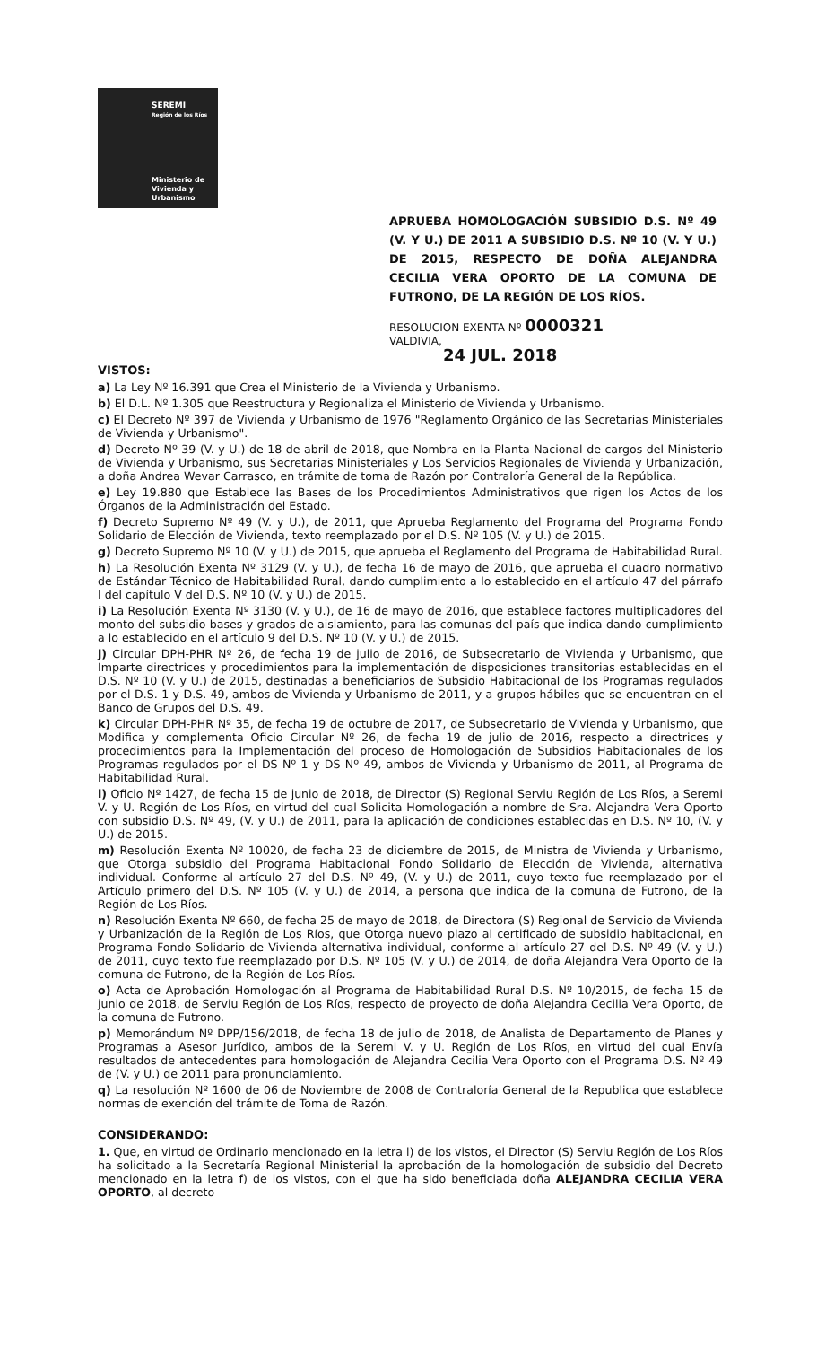SEREMI
Región de los Ríos
Ministerio de
Vivienda y
Urbanismo
APRUEBA HOMOLOGACIÓN SUBSIDIO D.S. Nº 49 (V. Y U.) DE 2011 A SUBSIDIO D.S. Nº 10 (V. Y U.) DE 2015, RESPECTO DE DOÑA ALEJANDRA CECILIA VERA OPORTO DE LA COMUNA DE FUTRONO, DE LA REGIÓN DE LOS RÍOS.
RESOLUCION EXENTA Nº 0000321
VALDIVIA,
24 JUL. 2018
VISTOS:
a) La Ley Nº 16.391 que Crea el Ministerio de la Vivienda y Urbanismo.
b) El D.L. Nº 1.305 que Reestructura y Regionaliza el Ministerio de Vivienda y Urbanismo.
c) El Decreto Nº 397 de Vivienda y Urbanismo de 1976 "Reglamento Orgánico de las Secretarias Ministeriales de Vivienda y Urbanismo".
d) Decreto Nº 39 (V. y U.) de 18 de abril de 2018, que Nombra en la Planta Nacional de cargos del Ministerio de Vivienda y Urbanismo, sus Secretarias Ministeriales y Los Servicios Regionales de Vivienda y Urbanización, a doña Andrea Wevar Carrasco, en trámite de toma de Razón por Contraloría General de la República.
e) Ley 19.880 que Establece las Bases de los Procedimientos Administrativos que rigen los Actos de los Órganos de la Administración del Estado.
f) Decreto Supremo Nº 49 (V. y U.), de 2011, que Aprueba Reglamento del Programa del Programa Fondo Solidario de Elección de Vivienda, texto reemplazado por el D.S. Nº 105 (V. y U.) de 2015.
g) Decreto Supremo Nº 10 (V. y U.) de 2015, que aprueba el Reglamento del Programa de Habitabilidad Rural.
h) La Resolución Exenta Nº 3129 (V. y U.), de fecha 16 de mayo de 2016, que aprueba el cuadro normativo de Estándar Técnico de Habitabilidad Rural, dando cumplimiento a lo establecido en el artículo 47 del párrafo I del capítulo V del D.S. Nº 10 (V. y U.) de 2015.
i) La Resolución Exenta Nº 3130 (V. y U.), de 16 de mayo de 2016, que establece factores multiplicadores del monto del subsidio bases y grados de aislamiento, para las comunas del país que indica dando cumplimiento a lo establecido en el artículo 9 del D.S. Nº 10 (V. y U.) de 2015.
j) Circular DPH-PHR Nº 26, de fecha 19 de julio de 2016, de Subsecretario de Vivienda y Urbanismo, que Imparte directrices y procedimientos para la implementación de disposiciones transitorias establecidas en el D.S. Nº 10 (V. y U.) de 2015, destinadas a beneficiarios de Subsidio Habitacional de los Programas regulados por el D.S. 1 y D.S. 49, ambos de Vivienda y Urbanismo de 2011, y a grupos hábiles que se encuentran en el Banco de Grupos del D.S. 49.
k) Circular DPH-PHR Nº 35, de fecha 19 de octubre de 2017, de Subsecretario de Vivienda y Urbanismo, que Modifica y complementa Oficio Circular Nº 26, de fecha 19 de julio de 2016, respecto a directrices y procedimientos para la Implementación del proceso de Homologación de Subsidios Habitacionales de los Programas regulados por el DS Nº 1 y DS Nº 49, ambos de Vivienda y Urbanismo de 2011, al Programa de Habitabilidad Rural.
l) Oficio Nº 1427, de fecha 15 de junio de 2018, de Director (S) Regional Serviu Región de Los Ríos, a Seremi V. y U. Región de Los Ríos, en virtud del cual Solicita Homologación a nombre de Sra. Alejandra Vera Oporto con subsidio D.S. Nº 49, (V. y U.) de 2011, para la aplicación de condiciones establecidas en D.S. Nº 10, (V. y U.) de 2015.
m) Resolución Exenta Nº 10020, de fecha 23 de diciembre de 2015, de Ministra de Vivienda y Urbanismo, que Otorga subsidio del Programa Habitacional Fondo Solidario de Elección de Vivienda, alternativa individual. Conforme al artículo 27 del D.S. Nº 49, (V. y U.) de 2011, cuyo texto fue reemplazado por el Artículo primero del D.S. Nº 105 (V. y U.) de 2014, a persona que indica de la comuna de Futrono, de la Región de Los Ríos.
n) Resolución Exenta Nº 660, de fecha 25 de mayo de 2018, de Directora (S) Regional de Servicio de Vivienda y Urbanización de la Región de Los Ríos, que Otorga nuevo plazo al certificado de subsidio habitacional, en Programa Fondo Solidario de Vivienda alternativa individual, conforme al artículo 27 del D.S. Nº 49 (V. y U.) de 2011, cuyo texto fue reemplazado por D.S. Nº 105 (V. y U.) de 2014, de doña Alejandra Vera Oporto de la comuna de Futrono, de la Región de Los Ríos.
o) Acta de Aprobación Homologación al Programa de Habitabilidad Rural D.S. Nº 10/2015, de fecha 15 de junio de 2018, de Serviu Región de Los Ríos, respecto de proyecto de doña Alejandra Cecilia Vera Oporto, de la comuna de Futrono.
p) Memorándum Nº DPP/156/2018, de fecha 18 de julio de 2018, de Analista de Departamento de Planes y Programas a Asesor Jurídico, ambos de la Seremi V. y U. Región de Los Ríos, en virtud del cual Envía resultados de antecedentes para homologación de Alejandra Cecilia Vera Oporto con el Programa D.S. Nº 49 de (V. y U.) de 2011 para pronunciamiento.
q) La resolución Nº 1600 de 06 de Noviembre de 2008 de Contraloría General de la Republica que establece normas de exención del trámite de Toma de Razón.
CONSIDERANDO:
1. Que, en virtud de Ordinario mencionado en la letra l) de los vistos, el Director (S) Serviu Región de Los Ríos ha solicitado a la Secretaría Regional Ministerial la aprobación de la homologación de subsidio del Decreto mencionado en la letra f) de los vistos, con el que ha sido beneficiada doña ALEJANDRA CECILIA VERA OPORTO, al decreto